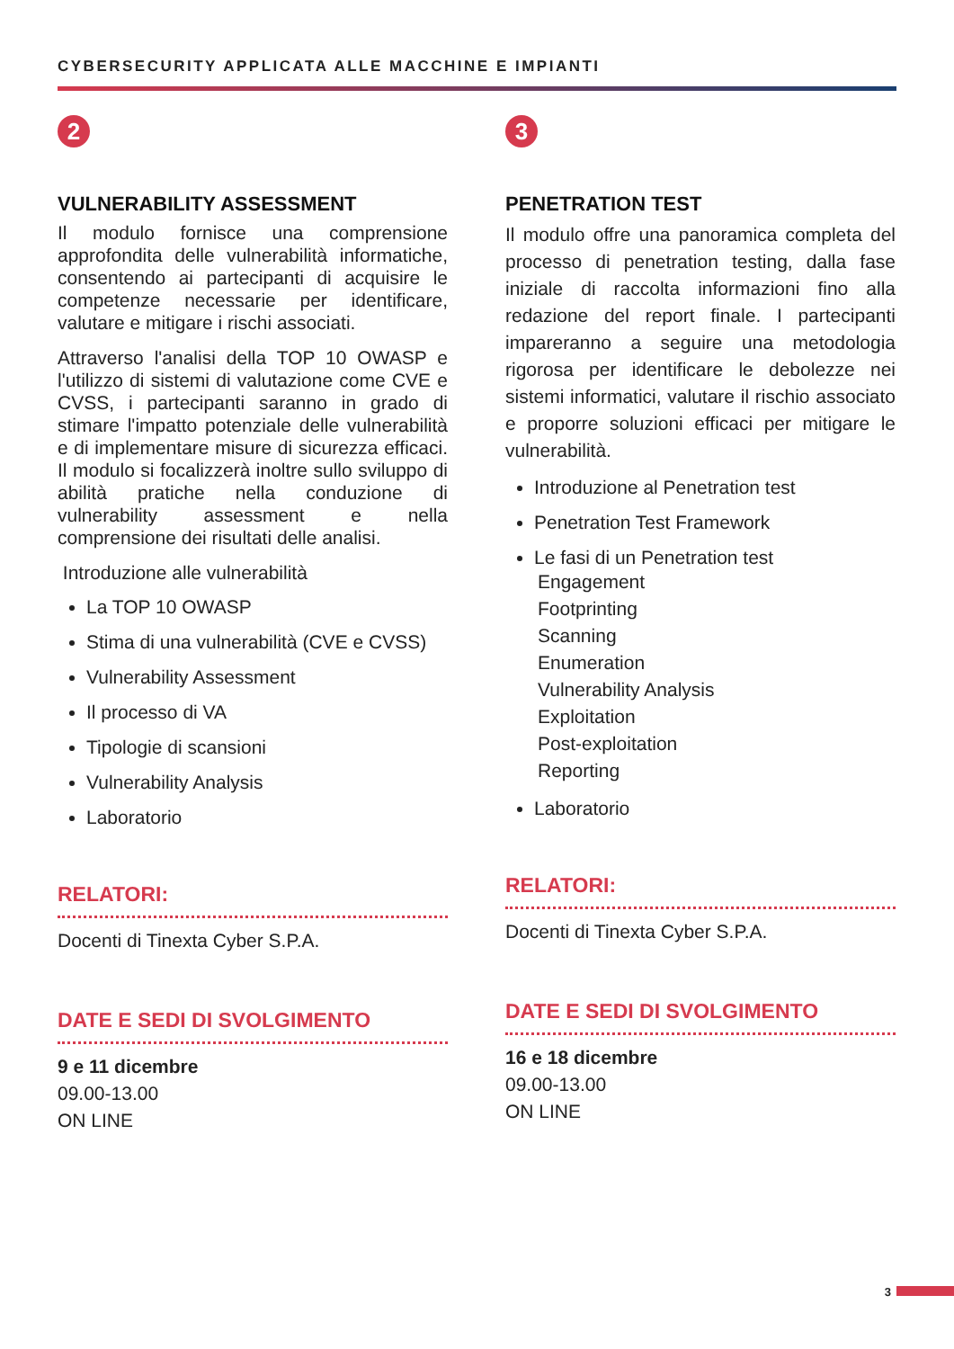CYBERSECURITY APPLICATA ALLE MACCHINE E IMPIANTI
2
VULNERABILITY ASSESSMENT
Il modulo fornisce una comprensione approfondita delle vulnerabilità informatiche, consentendo ai partecipanti di acquisire le competenze necessarie per identificare, valutare e mitigare i rischi associati.
Attraverso l'analisi della TOP 10 OWASP e l'utilizzo di sistemi di valutazione come CVE e CVSS, i partecipanti saranno in grado di stimare l'impatto potenziale delle vulnerabilità e di implementare misure di sicurezza efficaci. Il modulo si focalizzerà inoltre sullo sviluppo di abilità pratiche nella conduzione di vulnerability assessment e nella comprensione dei risultati delle analisi.
Introduzione alle vulnerabilità
La TOP 10 OWASP
Stima di una vulnerabilità (CVE e CVSS)
Vulnerability Assessment
Il processo di VA
Tipologie di scansioni
Vulnerability Analysis
Laboratorio
RELATORI:
Docenti di Tinexta Cyber S.P.A.
DATE E SEDI DI SVOLGIMENTO
9 e 11 dicembre
09.00-13.00
ON LINE
3
PENETRATION TEST
Il modulo offre una panoramica completa del processo di penetration testing, dalla fase iniziale di raccolta informazioni fino alla redazione del report finale. I partecipanti impareranno a seguire una metodologia rigorosa per identificare le debolezze nei sistemi informatici, valutare il rischio associato e proporre soluzioni efficaci per mitigare le vulnerabilità.
Introduzione al Penetration test
Penetration Test Framework
Le fasi di un Penetration test
Engagement
Footprinting
Scanning
Enumeration
Vulnerability Analysis
Exploitation
Post-exploitation
Reporting
Laboratorio
RELATORI:
Docenti di Tinexta Cyber S.P.A.
DATE E SEDI DI SVOLGIMENTO
16 e 18 dicembre
09.00-13.00
ON LINE
3